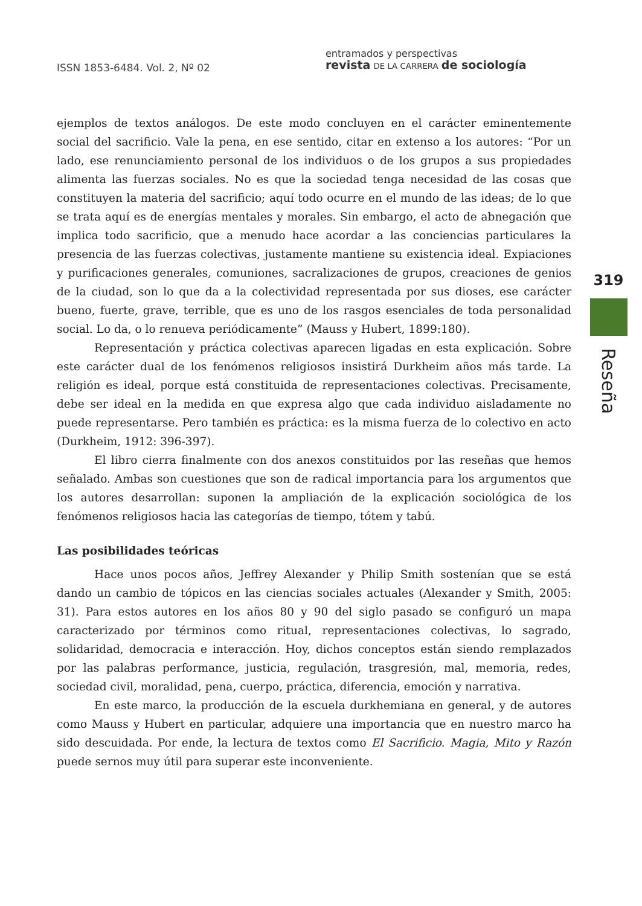ISSN 1853-6484. Vol. 2, Nº 02
entramados y perspectivas
revista DE LA CARRERA de sociología
ejemplos de textos análogos. De este modo concluyen en el carácter eminentemente social del sacrificio. Vale la pena, en ese sentido, citar en extenso a los autores: “Por un lado, ese renunciamiento personal de los individuos o de los grupos a sus propiedades alimenta las fuerzas sociales. No es que la sociedad tenga necesidad de las cosas que constituyen la materia del sacrificio; aquí todo ocurre en el mundo de las ideas; de lo que se trata aquí es de energías mentales y morales. Sin embargo, el acto de abnegación que implica todo sacrificio, que a menudo hace acordar a las conciencias particulares la presencia de las fuerzas colectivas, justamente mantiene su existencia ideal. Expiaciones y purificaciones generales, comuniones, sacralizaciones de grupos, creaciones de genios de la ciudad, son lo que da a la colectividad representada por sus dioses, ese carácter bueno, fuerte, grave, terrible, que es uno de los rasgos esenciales de toda personalidad social. Lo da, o lo renueva periódicamente” (Mauss y Hubert, 1899:180).
Representación y práctica colectivas aparecen ligadas en esta explicación. Sobre este carácter dual de los fenómenos religiosos insistirá Durkheim años más tarde. La religión es ideal, porque está constituida de representaciones colectivas. Precisamente, debe ser ideal en la medida en que expresa algo que cada individuo aisladamente no puede representarse. Pero también es práctica: es la misma fuerza de lo colectivo en acto (Durkheim, 1912: 396-397).
El libro cierra finalmente con dos anexos constituidos por las reseñas que hemos señalado. Ambas son cuestiones que son de radical importancia para los argumentos que los autores desarrollan: suponen la ampliación de la explicación sociológica de los fenómenos religiosos hacia las categorías de tiempo, tótem y tabú.
Las posibilidades teóricas
Hace unos pocos años, Jeffrey Alexander y Philip Smith sostenían que se está dando un cambio de tópicos en las ciencias sociales actuales (Alexander y Smith, 2005: 31). Para estos autores en los años 80 y 90 del siglo pasado se configuró un mapa caracterizado por términos como ritual, representaciones colectivas, lo sagrado, solidaridad, democracia e interacción. Hoy, dichos conceptos están siendo remplazados por las palabras performance, justicia, regulación, trasgresión, mal, memoria, redes, sociedad civil, moralidad, pena, cuerpo, práctica, diferencia, emoción y narrativa.
En este marco, la producción de la escuela durkhemiana en general, y de autores como Mauss y Hubert en particular, adquiere una importancia que en nuestro marco ha sido descuidada. Por ende, la lectura de textos como El Sacrificio. Magia, Mito y Razón puede sernos muy útil para superar este inconveniente.
319
Reseña